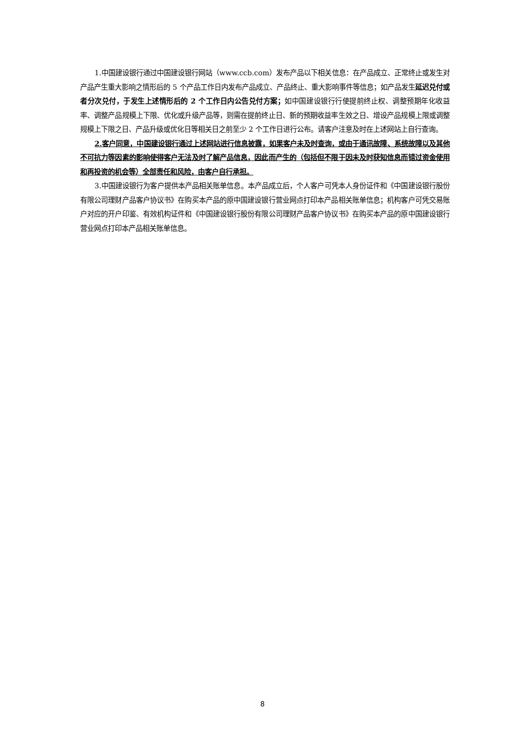1.中国建设银行通过中国建设银行网站（www.ccb.com）发布产品以下相关信息：在产品成立、正常终止或发生对产品产生重大影响之情形后的 5 个产品工作日内发布产品成立、产品终止、重大影响事件等信息；如产品发生延迟兑付或者分次兑付，于发生上述情形后的 2 个工作日内公告兑付方案；如中国建设银行行使提前终止权、调整预期年化收益率、调整产品规模上下限、优化或升级产品等，则需在提前终止日、新的预期收益率生效之日、增设产品规模上限或调整规模上下限之日、产品升级或优化日等相关日之前至少 2 个工作日进行公布。请客户注意及时在上述网站上自行查询。
2.客户同意，中国建设银行通过上述网站进行信息披露，如果客户未及时查询，或由于通讯故障、系统故障以及其他不可抗力等因素的影响使得客户无法及时了解产品信息，因此而产生的（包括但不限于因未及时获知信息而错过资金使用和再投资的机会等）全部责任和风险，由客户自行承担。
3.中国建设银行为客户提供本产品相关账单信息。本产品成立后，个人客户可凭本人身份证件和《中国建设银行股份有限公司理财产品客户协议书》在购买本产品的原中国建设银行营业网点打印本产品相关账单信息；机构客户可凭交易账户对应的开户印鉴、有效机构证件和《中国建设银行股份有限公司理财产品客户协议书》在购买本产品的原中国建设银行营业网点打印本产品相关账单信息。
8